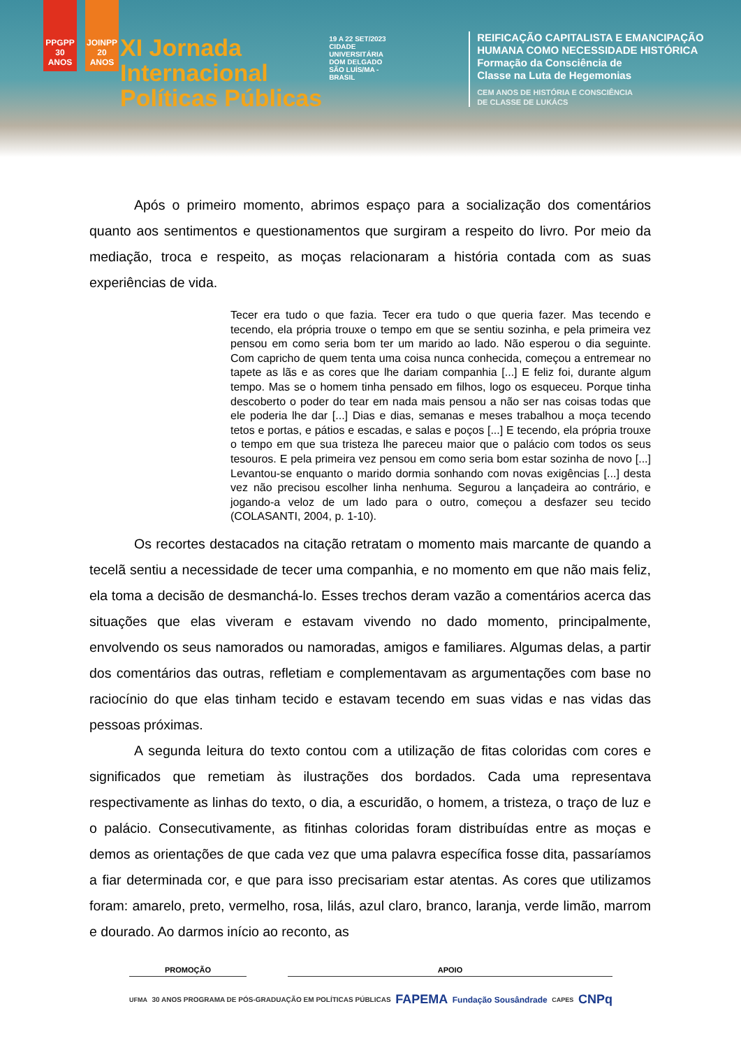PPGPP 30 ANOS
JOINPP 20 ANOS
XI Jornada
Internacional
Políticas Públicas
19 A 22 SET/2023
CIDADE UNIVERSITÁRIA DOM DELGADO SÃO LUÍS/MA - BRASIL
REIFICAÇÃO CAPITALISTA E EMANCIPAÇÃO
HUMANA COMO NECESSIDADE HISTÓRICA
Formação da Consciência de
Classe na Luta de Hegemonias
CEM ANOS DE HISTÓRIA E CONSCIÊNCIA
DE CLASSE DE LUKÁCS
Após o primeiro momento, abrimos espaço para a socialização dos comentários quanto aos sentimentos e questionamentos que surgiram a respeito do livro. Por meio da mediação, troca e respeito, as moças relacionaram a história contada com as suas experiências de vida.
Tecer era tudo o que fazia. Tecer era tudo o que queria fazer. Mas tecendo e tecendo, ela própria trouxe o tempo em que se sentiu sozinha, e pela primeira vez pensou em como seria bom ter um marido ao lado. Não esperou o dia seguinte. Com capricho de quem tenta uma coisa nunca conhecida, começou a entremear no tapete as lãs e as cores que lhe dariam companhia [...] E feliz foi, durante algum tempo. Mas se o homem tinha pensado em filhos, logo os esqueceu. Porque tinha descoberto o poder do tear em nada mais pensou a não ser nas coisas todas que ele poderia lhe dar [...] Dias e dias, semanas e meses trabalhou a moça tecendo tetos e portas, e pátios e escadas, e salas e poços [...] E tecendo, ela própria trouxe o tempo em que sua tristeza lhe pareceu maior que o palácio com todos os seus tesouros. E pela primeira vez pensou em como seria bom estar sozinha de novo [...] Levantou-se enquanto o marido dormia sonhando com novas exigências [...] desta vez não precisou escolher linha nenhuma. Segurou a lançadeira ao contrário, e jogando-a veloz de um lado para o outro, começou a desfazer seu tecido (COLASANTI, 2004, p. 1-10).
Os recortes destacados na citação retratam o momento mais marcante de quando a tecelã sentiu a necessidade de tecer uma companhia, e no momento em que não mais feliz, ela toma a decisão de desmanchá-lo. Esses trechos deram vazão a comentários acerca das situações que elas viveram e estavam vivendo no dado momento, principalmente, envolvendo os seus namorados ou namoradas, amigos e familiares. Algumas delas, a partir dos comentários das outras, refletiam e complementavam as argumentações com base no raciocínio do que elas tinham tecido e estavam tecendo em suas vidas e nas vidas das pessoas próximas.
A segunda leitura do texto contou com a utilização de fitas coloridas com cores e significados que remetiam às ilustrações dos bordados. Cada uma representava respectivamente as linhas do texto, o dia, a escuridão, o homem, a tristeza, o traço de luz e o palácio. Consecutivamente, as fitinhas coloridas foram distribuídas entre as moças e demos as orientações de que cada vez que uma palavra específica fosse dita, passaríamos a fiar determinada cor, e que para isso precisariam estar atentas. As cores que utilizamos foram: amarelo, preto, vermelho, rosa, lilás, azul claro, branco, laranja, verde limão, marrom e dourado. Ao darmos início ao reconto, as
PROMOÇÃO APOIO
UFMA 30 ANOS PROGRAMA DE PÓS-GRADUAÇÃO EM POLÍTICAS PÚBLICAS FAPEMA Fundação Sousândrade CAPES CNPq